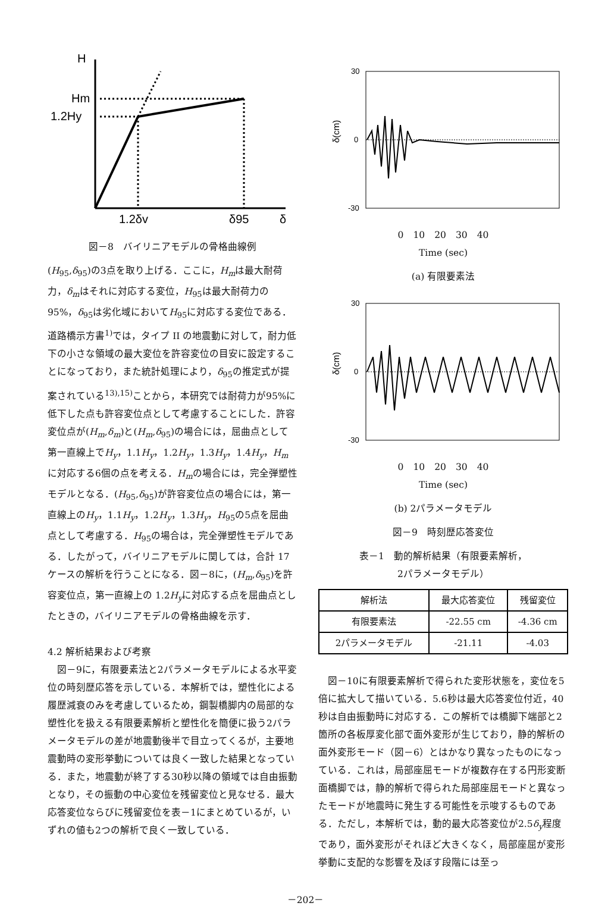H
Hm
1.2Hy
1.2δv
δ95
δ
図－8　バイリニアモデルの骨格曲線例
(H<sub>95</sub>,δ<sub>95</sub>)の3点を取り上げる．ここに，H<sub>m</sub>は最大耐荷力，δ<sub>m</sub>はそれに対応する変位，H<sub>95</sub>は最大耐荷力の95%，δ<sub>95</sub>は劣化域においてH<sub>95</sub>に対応する変位である．道路橋示方書<sup>1)</sup>では，タイプ II の地震動に対して，耐力低下の小さな領域の最大変位を許容変位の目安に設定することになっており，また統計処理により，δ<sub>95</sub>の推定式が提案されている<sup>13),15)</sup>ことから，本研究では耐荷力が95%に低下した点も許容変位点として考慮することにした．許容変位点が(H<sub>m</sub>,δ<sub>m</sub>)と(H<sub>m</sub>,δ<sub>95</sub>)の場合には，屈曲点として第一直線上でH<sub>y</sub>，1.1H<sub>y</sub>，1.2H<sub>y</sub>，1.3H<sub>y</sub>，1.4H<sub>y</sub>，H<sub>m</sub>に対応する6個の点を考える．H<sub>m</sub>の場合には，完全弾塑性モデルとなる．(H<sub>95</sub>,δ<sub>95</sub>)が許容変位点の場合には，第一直線上のH<sub>y</sub>，1.1H<sub>y</sub>，1.2H<sub>y</sub>，1.3H<sub>y</sub>，H<sub>95</sub>の5点を屈曲点として考慮する．H<sub>95</sub>の場合は，完全弾塑性モデルである．したがって，バイリニアモデルに関しては，合計 17 ケースの解析を行うことになる．図－8に，(H<sub>m</sub>,δ<sub>95</sub>)を許容変位点，第一直線上の 1.2H<sub>y</sub>に対応する点を屈曲点としたときの，バイリニアモデルの骨格曲線を示す．
4.2 解析結果および考察
　図－9に，有限要素法と2パラメータモデルによる水平変位の時刻歴応答を示している．本解析では，塑性化による履歴減衰のみを考慮しているため，鋼製橋脚内の局部的な塑性化を扱える有限要素解析と塑性化を簡便に扱う2パラメータモデルの差が地震動後半で目立ってくるが，主要地震動時の変形挙動については良く一致した結果となっている．また，地震動が終了する30秒以降の領域では自由振動となり，その振動の中心変位を残留変位と見なせる．最大応答変位ならびに残留変位を表－1にまとめているが，いずれの値も2つの解析で良く一致している．
30
0
-30
δ(cm)
0　10　20　30　40
Time (sec)
(a) 有限要素法
30
0
-30
δ(cm)
0　10　20　30　40
Time (sec)
(b) 2パラメータモデル
図－9　時刻歴応答変位
表－1　動的解析結果（有限要素解析，
2パラメータモデル）
| 解析法 | 最大応答変位 | 残留変位 |
| --- | --- | --- |
| 有限要素法 | -22.55 cm | -4.36 cm |
| 2パラメータモデル | -21.11 | -4.03 |
　図－10に有限要素解析で得られた変形状態を，変位を5倍に拡大して描いている．5.6秒は最大応答変位付近，40秒は自由振動時に対応する．この解析では橋脚下端部と2箇所の各板厚変化部で面外変形が生じており，静的解析の面外変形モード（図－6）とはかなり異なったものになっている．これは，局部座屈モードが複数存在する円形変断面橋脚では，静的解析で得られた局部座屈モードと異なったモードが地震時に発生する可能性を示唆するものである．ただし，本解析では，動的最大応答変位が2.5δ<sub>y</sub>程度であり，面外変形がそれほど大きくなく，局部座屈が変形挙動に支配的な影響を及ぼす段階には至っ
－202－